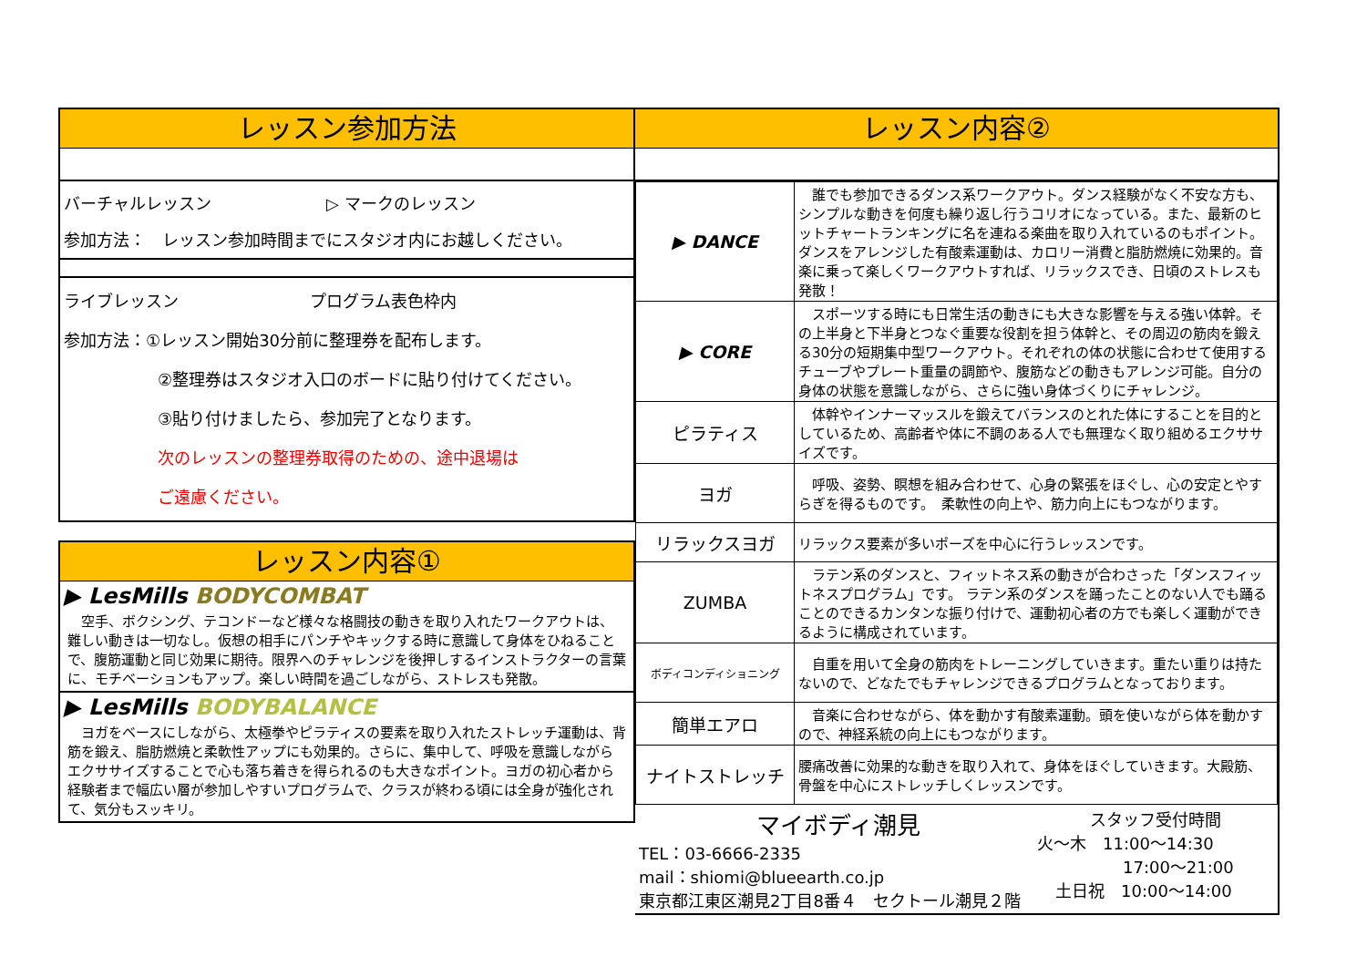レッスン参加方法
バーチャルレッスン　　　　　　　▷ マークのレッスン
参加方法：　レッスン参加時間までにスタジオ内にお越しください。
ライブレッスン　　　　　　　　プログラム表色枠内
参加方法：①レッスン開始30分前に整理券を配布します。
②整理券はスタジオ入口のボードに貼り付けてください。
③貼り付けましたら、参加完了となります。
次のレッスンの整理券取得のための、途中退場は
ご遠慮ください。
レッスン内容①
▶ LesMills BODYCOMBAT
　空手、ボクシング、テコンドーなど様々な格闘技の動きを取り入れたワークアウトは、難しい動きは一切なし。仮想の相手にパンチやキックする時に意識して身体をひねることで、腹筋運動と同じ効果に期待。限界へのチャレンジを後押しするインストラクターの言葉に、モチベーションもアップ。楽しい時間を過ごしながら、ストレスも発散。
▶ LesMills BODYBALANCE
　ヨガをベースにしながら、太極拳やピラティスの要素を取り入れたストレッチ運動は、背筋を鍛え、脂肪燃焼と柔軟性アップにも効果的。さらに、集中して、呼吸を意識しながらエクササイズすることで心も落ち着きを得られるのも大きなポイント。ヨガの初心者から経験者まで幅広い層が参加しやすいプログラムで、クラスが終わる頃には全身が強化されて、気分もスッキリ。
レッスン内容②
| ▶ DANCE | 誰でも参加できるダンス系ワークアウト。ダンス経験がなく不安な方も、シンプルな動きを何度も繰り返し行うコリオになっている。また、最新のヒットチャートランキングに名を連ねる楽曲を取り入れているのもポイント。ダンスをアレンジした有酸素運動は、カロリー消費と脂肪燃焼に効果的。音楽に乗って楽しくワークアウトすれば、リラックスでき、日頃のストレスも発散！ |
| ▶ CORE | スポーツする時にも日常生活の動きにも大きな影響を与える強い体幹。その上半身と下半身とつなぐ重要な役割を担う体幹と、その周辺の筋肉を鍛える30分の短期集中型ワークアウト。それぞれの体の状態に合わせて使用するチューブやプレート重量の調節や、腹筋などの動きもアレンジ可能。自分の身体の状態を意識しながら、さらに強い身体づくりにチャレンジ。 |
| ピラティス | 体幹やインナーマッスルを鍛えてバランスのとれた体にすることを目的としているため、高齢者や体に不調のある人でも無理なく取り組めるエクササイズです。 |
| ヨガ | 呼吸、姿勢、瞑想を組み合わせて、心身の緊張をほぐし、心の安定とやすらぎを得るものです。 柔軟性の向上や、筋力向上にもつながります。 |
| リラックスヨガ | リラックス要素が多いポーズを中心に行うレッスンです。 |
| ZUMBA | ラテン系のダンスと、フィットネス系の動きが合わさった「ダンスフィットネスプログラム」です。 ラテン系のダンスを踊ったことのない人でも踊ることのできるカンタンな振り付けで、運動初心者の方でも楽しく運動ができるように構成されています。 |
| ボディコンディショニング | 自重を用いて全身の筋肉をトレーニングしていきます。重たい重りは持たないので、どなたでもチャレンジできるプログラムとなっております。 |
| 簡単エアロ | 音楽に合わせながら、体を動かす有酸素運動。頭を使いながら体を動かすので、神経系統の向上にもつながります。 |
| ナイトストレッチ | 腰痛改善に効果的な動きを取り入れて、身体をほぐしていきます。大殿筋、骨盤を中心にストレッチしくレッスンです。 |
マイボディ潮見
TEL：03-6666-2335
mail：shiomi@blueearth.co.jp
東京都江東区潮見2丁目8番４　セクトール潮見２階
スタッフ受付時間
火～木　11:00～14:30
17:00～21:00
土日祝　10:00～14:00